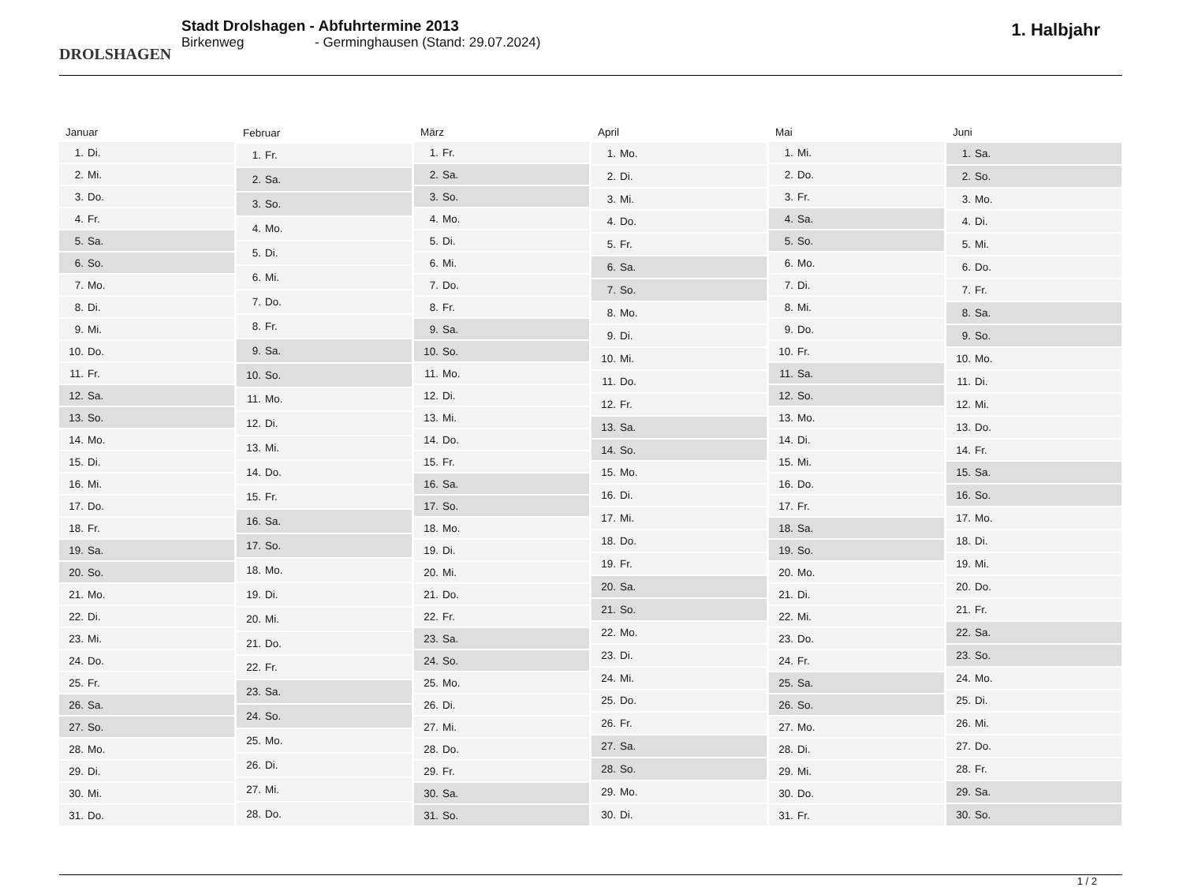DROLSHAGEN
Stadt Drolshagen - Abfuhrtermine 2013
Birkenweg - Germinghausen (Stand: 29.07.2024)
1. Halbjahr
| Januar | |
| --- | --- |
| 1. | Di. |
| 2. | Mi. |
| 3. | Do. |
| 4. | Fr. |
| 5. | Sa. |
| 6. | So. |
| 7. | Mo. |
| 8. | Di. |
| 9. | Mi. |
| 10. | Do. |
| 11. | Fr. |
| 12. | Sa. |
| 13. | So. |
| 14. | Mo. |
| 15. | Di. |
| 16. | Mi. |
| 17. | Do. |
| 18. | Fr. |
| 19. | Sa. |
| 20. | So. |
| 21. | Mo. |
| 22. | Di. |
| 23. | Mi. |
| 24. | Do. |
| 25. | Fr. |
| 26. | Sa. |
| 27. | So. |
| 28. | Mo. |
| 29. | Di. |
| 30. | Mi. |
| 31. | Do. |
| Februar | |
| --- | --- |
| 1. | Fr. |
| 2. | Sa. |
| 3. | So. |
| 4. | Mo. |
| 5. | Di. |
| 6. | Mi. |
| 7. | Do. |
| 8. | Fr. |
| 9. | Sa. |
| 10. | So. |
| 11. | Mo. |
| 12. | Di. |
| 13. | Mi. |
| 14. | Do. |
| 15. | Fr. |
| 16. | Sa. |
| 17. | So. |
| 18. | Mo. |
| 19. | Di. |
| 20. | Mi. |
| 21. | Do. |
| 22. | Fr. |
| 23. | Sa. |
| 24. | So. |
| 25. | Mo. |
| 26. | Di. |
| 27. | Mi. |
| 28. | Do. |
| März | |
| --- | --- |
| 1. | Fr. |
| 2. | Sa. |
| 3. | So. |
| 4. | Mo. |
| 5. | Di. |
| 6. | Mi. |
| 7. | Do. |
| 8. | Fr. |
| 9. | Sa. |
| 10. | So. |
| 11. | Mo. |
| 12. | Di. |
| 13. | Mi. |
| 14. | Do. |
| 15. | Fr. |
| 16. | Sa. |
| 17. | So. |
| 18. | Mo. |
| 19. | Di. |
| 20. | Mi. |
| 21. | Do. |
| 22. | Fr. |
| 23. | Sa. |
| 24. | So. |
| 25. | Mo. |
| 26. | Di. |
| 27. | Mi. |
| 28. | Do. |
| 29. | Fr. |
| 30. | Sa. |
| 31. | So. |
| April | |
| --- | --- |
| 1. | Mo. |
| 2. | Di. |
| 3. | Mi. |
| 4. | Do. |
| 5. | Fr. |
| 6. | Sa. |
| 7. | So. |
| 8. | Mo. |
| 9. | Di. |
| 10. | Mi. |
| 11. | Do. |
| 12. | Fr. |
| 13. | Sa. |
| 14. | So. |
| 15. | Mo. |
| 16. | Di. |
| 17. | Mi. |
| 18. | Do. |
| 19. | Fr. |
| 20. | Sa. |
| 21. | So. |
| 22. | Mo. |
| 23. | Di. |
| 24. | Mi. |
| 25. | Do. |
| 26. | Fr. |
| 27. | Sa. |
| 28. | So. |
| 29. | Mo. |
| 30. | Di. |
| Mai | |
| --- | --- |
| 1. | Mi. |
| 2. | Do. |
| 3. | Fr. |
| 4. | Sa. |
| 5. | So. |
| 6. | Mo. |
| 7. | Di. |
| 8. | Mi. |
| 9. | Do. |
| 10. | Fr. |
| 11. | Sa. |
| 12. | So. |
| 13. | Mo. |
| 14. | Di. |
| 15. | Mi. |
| 16. | Do. |
| 17. | Fr. |
| 18. | Sa. |
| 19. | So. |
| 20. | Mo. |
| 21. | Di. |
| 22. | Mi. |
| 23. | Do. |
| 24. | Fr. |
| 25. | Sa. |
| 26. | So. |
| 27. | Mo. |
| 28. | Di. |
| 29. | Mi. |
| 30. | Do. |
| 31. | Fr. |
| Juni | |
| --- | --- |
| 1. | Sa. |
| 2. | So. |
| 3. | Mo. |
| 4. | Di. |
| 5. | Mi. |
| 6. | Do. |
| 7. | Fr. |
| 8. | Sa. |
| 9. | So. |
| 10. | Mo. |
| 11. | Di. |
| 12. | Mi. |
| 13. | Do. |
| 14. | Fr. |
| 15. | Sa. |
| 16. | So. |
| 17. | Mo. |
| 18. | Di. |
| 19. | Mi. |
| 20. | Do. |
| 21. | Fr. |
| 22. | Sa. |
| 23. | So. |
| 24. | Mo. |
| 25. | Di. |
| 26. | Mi. |
| 27. | Do. |
| 28. | Fr. |
| 29. | Sa. |
| 30. | So. |
1 / 2